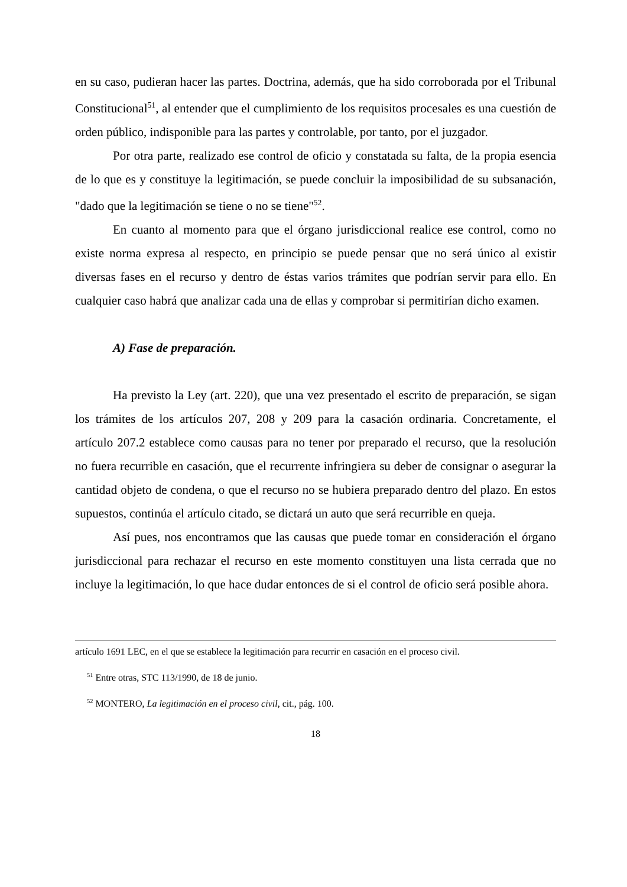en su caso, pudieran hacer las partes. Doctrina, además, que ha sido corroborada por el Tribunal Constitucional<sup>51</sup>, al entender que el cumplimiento de los requisitos procesales es una cuestión de orden público, indisponible para las partes y controlable, por tanto, por el juzgador.
Por otra parte, realizado ese control de oficio y constatada su falta, de la propia esencia de lo que es y constituye la legitimación, se puede concluir la imposibilidad de su subsanación, "dado que la legitimación se tiene o no se tiene"<sup>52</sup>.
En cuanto al momento para que el órgano jurisdiccional realice ese control, como no existe norma expresa al respecto, en principio se puede pensar que no será único al existir diversas fases en el recurso y dentro de éstas varios trámites que podrían servir para ello. En cualquier caso habrá que analizar cada una de ellas y comprobar si permitirían dicho examen.
A) Fase de preparación.
Ha previsto la Ley (art. 220), que una vez presentado el escrito de preparación, se sigan los trámites de los artículos 207, 208 y 209 para la casación ordinaria. Concretamente, el artículo 207.2 establece como causas para no tener por preparado el recurso, que la resolución no fuera recurrible en casación, que el recurrente infringiera su deber de consignar o asegurar la cantidad objeto de condena, o que el recurso no se hubiera preparado dentro del plazo. En estos supuestos, continúa el artículo citado, se dictará un auto que será recurrible en queja.
Así pues, nos encontramos que las causas que puede tomar en consideración el órgano jurisdiccional para rechazar el recurso en este momento constituyen una lista cerrada que no incluye la legitimación, lo que hace dudar entonces de si el control de oficio será posible ahora.
artículo 1691 LEC, en el que se establece la legitimación para recurrir en casación en el proceso civil.
<sup>51</sup> Entre otras, STC 113/1990, de 18 de junio.
<sup>52</sup> MONTERO, La legitimación en el proceso civil, cit., pág. 100.
18